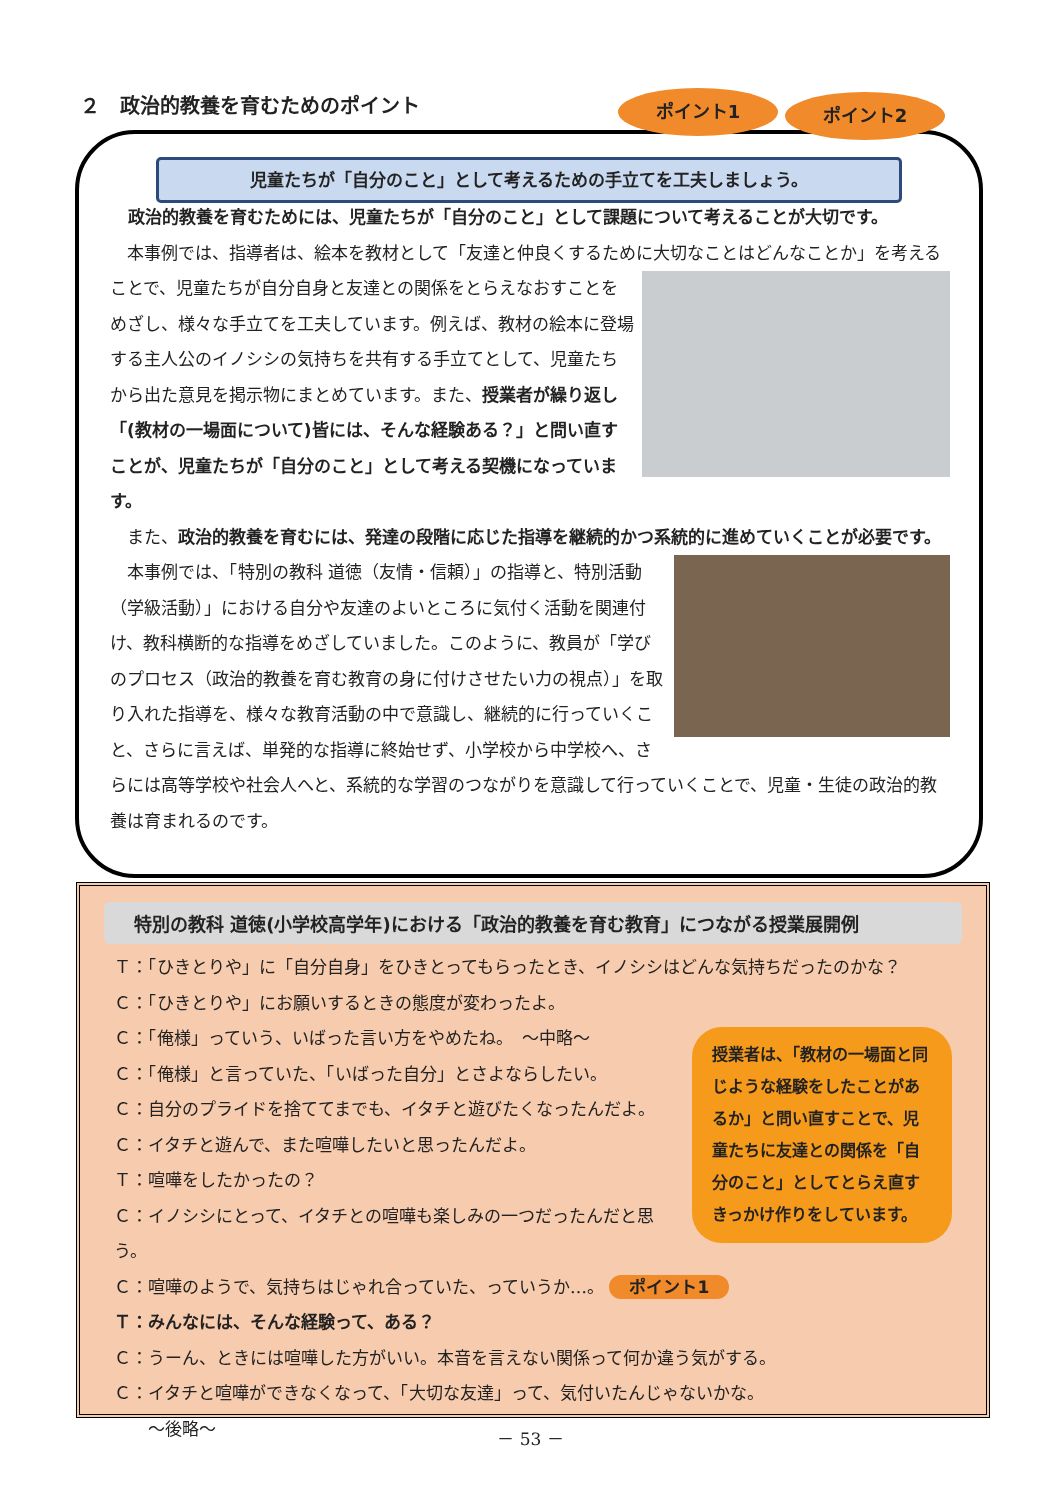２　政治的教養を育むためのポイント ポイント1 ポイント2
児童たちが「自分のこと」として考えるための手立てを工夫しましょう。
政治的教養を育むためには、児童たちが「自分のこと」として課題について考えることが大切です。
　本事例では、指導者は、絵本を教材として「友達と仲良くするために大切なことはどんなことか」を
考えることで、児童たちが自分自身と友達との関係をとらえなおすことをめざし、様々な手立てを工夫しています。例えば、教材の絵本に登場する主人公のイノシシの気持ちを共有する手立てとして、児童たちから出た意見を掲示物にまとめています。また、授業者が繰り返し「(教材の一場面について)皆には、そんな経験ある？」と問い直すことが、児童たちが「自分のこと」として考える契機になっています。
　また、政治的教養を育むには、発達の段階に応じた指導を継続的かつ系統的に進めていくことが必要です。
　本事例では、「特別の教科 道徳（友情・信頼）」の指導と、特別活動（学級活動）」における自分や友達のよいところに気付く活動を関連付け、教科横断的な指導をめざしていました。このように、教員が「学びのプロセス（政治的教養を育む教育の身に付けさせたい力の視点）」を取り入れた指導を、様々な教育活動の中で意識し、継続的に行っていくこと、さらに言えば、単発的な指導に終始せず、小学校から中学校へ、さらには高等学校や社会人へと、系統的な学習のつながりを意識して行っていくことで、児童・生徒の政治的教養は育まれるのです。
特別の教科 道徳(小学校高学年)における「政治的教養を育む教育」につながる授業展開例
Ｔ：「ひきとりや」に「自分自身」をひきとってもらったとき、イノシシはどんな気持ちだったのかな？
Ｃ：「ひきとりや」にお願いするときの態度が変わったよ。
授業者は、「教材の一場面と同じような経験をしたことがあるか」と問い直すことで、児童たちに友達との関係を「自分のこと」としてとらえ直すきっかけ作りをしています。
Ｃ：「俺様」っていう、いばった言い方をやめたね。　～中略～
Ｃ：「俺様」と言っていた、「いばった自分」とさよならしたい。
Ｃ：自分のプライドを捨ててまでも、イタチと遊びたくなったんだよ。
Ｃ：イタチと遊んで、また喧嘩したいと思ったんだよ。
Ｔ：喧嘩をしたかったの？
Ｃ：イノシシにとって、イタチとの喧嘩も楽しみの一つだったんだと思う。
Ｃ：喧嘩のようで、気持ちはじゃれ合っていた、っていうか…。 ポイント1
Ｔ：みんなには、そんな経験って、ある？
Ｃ：うーん、ときには喧嘩した方がいい。本音を言えない関係って何か違う気がする。
Ｃ：イタチと喧嘩ができなくなって、「大切な友達」って、気付いたんじゃないかな。
　　～後略～
－ 53 －